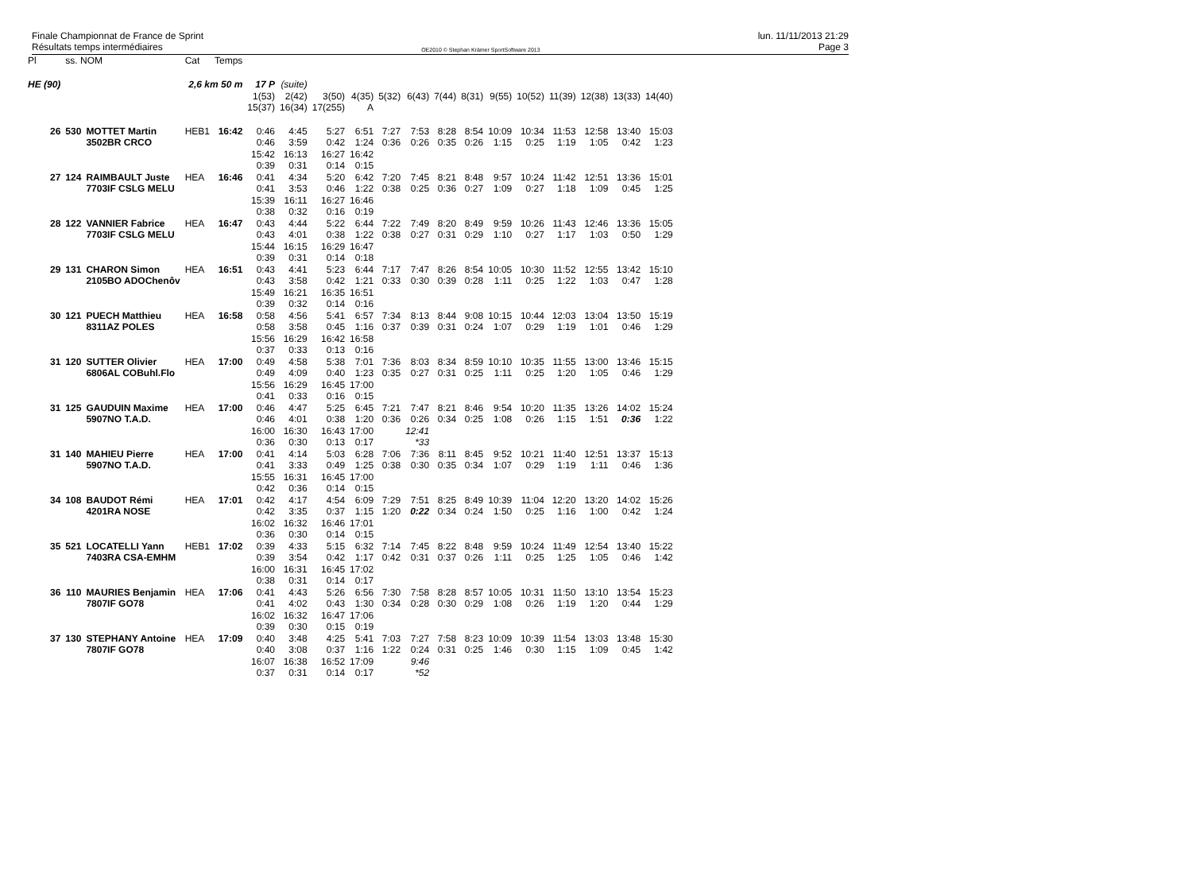Finale Championnat de France de Sprint
Résultats temps intermédiaires
OE2010 © Stephan Krämer SportSoftware 2013
lun. 11/11/2013 21:29
Page 3
| Pl | ss. NOM | | Cat | Temps | | | | | | | | | | | | | | |
| --- | --- | --- | --- | --- | --- | --- | --- | --- | --- | --- | --- | --- | --- | --- | --- | --- | --- | --- |
| HE (90) | 2,6 km 50 m | | | | 17 P | (suite) | | | | | | | | | | | | |
| | | | | | 1(53) 15(37) | 2(42) 16(34) | 3(50) 17(255) | 4(35) A | 5(32) | 6(43) | 7(44) | 8(31) | 9(55) | 10(52) | 11(39) | 12(38) | 13(33) | 14(40) |
| 26 | 530 | MOTTET Martin 3502BR CRCO | HEB1 | 16:42 | 0:46 0:46 15:42 0:39 | 4:45 3:59 16:13 0:31 | 5:27 0:42 16:27 0:14 | 6:51 1:24 16:42 0:15 | 7:27 0:36 | 7:53 0:26 | 8:28 0:35 | 8:54 0:26 | 10:09 1:15 | 10:34 0:25 | 11:53 1:19 | 12:58 1:05 | 13:40 0:42 | 15:03 1:23 |
| 27 | 124 | RAIMBAULT Juste 7703IF CSLG MELU | HEA | 16:46 | 0:41 0:41 15:39 0:38 | 4:34 3:53 16:11 0:32 | 5:20 0:46 16:27 0:16 | 6:42 1:22 16:46 0:19 | 7:20 0:38 | 7:45 0:25 | 8:21 0:36 | 8:48 0:27 | 9:57 1:09 | 10:24 0:27 | 11:42 1:18 | 12:51 1:09 | 13:36 0:45 | 15:01 1:25 |
| 28 | 122 | VANNIER Fabrice 7703IF CSLG MELU | HEA | 16:47 | 0:43 0:43 15:44 0:39 | 4:44 4:01 16:15 0:31 | 5:22 0:38 16:29 0:14 | 6:44 1:22 16:47 0:18 | 7:22 0:38 | 7:49 0:27 | 8:20 0:31 | 8:49 0:29 | 9:59 1:10 | 10:26 0:27 | 11:43 1:17 | 12:46 1:03 | 13:36 0:50 | 15:05 1:29 |
| 29 | 131 | CHARON Simon 2105BO ADOChenôv | HEA | 16:51 | 0:43 0:43 15:49 0:39 | 4:41 3:58 16:21 0:32 | 5:23 0:42 16:35 0:14 | 6:44 1:21 16:51 0:16 | 7:17 0:33 | 7:47 0:30 | 8:26 0:39 | 8:54 0:28 | 10:05 1:11 | 10:30 0:25 | 11:52 1:22 | 12:55 1:03 | 13:42 0:47 | 15:10 1:28 |
| 30 | 121 | PUECH Matthieu 8311AZ POLES | HEA | 16:58 | 0:58 0:58 15:56 0:37 | 4:56 3:58 16:29 0:33 | 5:41 0:45 16:42 0:13 | 6:57 1:16 16:58 0:16 | 7:34 0:37 | 8:13 0:39 | 8:44 0:31 | 9:08 0:24 | 10:15 1:07 | 10:44 0:29 | 12:03 1:19 | 13:04 1:01 | 13:50 0:46 | 15:19 1:29 |
| 31 | 120 | SUTTER Olivier 6806AL COBuhl.Flo | HEA | 17:00 | 0:49 0:49 15:56 0:41 | 4:58 4:09 16:29 0:33 | 5:38 0:40 16:45 0:16 | 7:01 1:23 17:00 0:15 | 7:36 0:35 | 8:03 0:27 | 8:34 0:31 | 8:59 0:25 | 10:10 1:11 | 10:35 0:25 | 11:55 1:20 | 13:00 1:05 | 13:46 0:46 | 15:15 1:29 |
| 31 | 125 | GAUDUIN Maxime 5907NO T.A.D. | HEA | 17:00 | 0:46 0:46 16:00 0:36 | 4:47 4:01 16:30 0:30 | 5:25 0:38 16:43 0:13 | 6:45 1:20 17:00 0:17 | 7:21 0:36 | 7:47 0:26 12:41 *33 | 8:21 0:34 | 8:46 0:25 | 9:54 1:08 | 10:20 0:26 | 11:35 1:15 | 13:26 1:51 | 14:02 0:36 | 15:24 1:22 |
| 31 | 140 | MAHIEU Pierre 5907NO T.A.D. | HEA | 17:00 | 0:41 0:41 15:55 0:42 | 4:14 3:33 16:31 0:36 | 5:03 0:49 16:45 0:14 | 6:28 1:25 17:00 0:15 | 7:06 0:38 | 7:36 0:30 | 8:11 0:35 | 8:45 0:34 | 9:52 1:07 | 10:21 0:29 | 11:40 1:19 | 12:51 1:11 | 13:37 0:46 | 15:13 1:36 |
| 34 | 108 | BAUDOT Rémi 4201RA NOSE | HEA | 17:01 | 0:42 0:42 16:02 0:36 | 4:17 3:35 16:32 0:30 | 4:54 0:37 16:46 0:14 | 6:09 1:15 17:01 0:15 | 7:29 1:20 | 7:51 0:22 | 8:25 0:34 | 8:49 0:24 | 10:39 1:50 | 11:04 0:25 | 12:20 1:16 | 13:20 1:00 | 14:02 0:42 | 15:26 1:24 |
| 35 | 521 | LOCATELLI Yann 7403RA CSA-EMHM | HEB1 | 17:02 | 0:39 0:39 16:00 0:38 | 4:33 3:54 16:31 0:31 | 5:15 0:42 16:45 0:14 | 6:32 1:17 17:02 0:17 | 7:14 0:42 | 7:45 0:31 | 8:22 0:37 | 8:48 0:26 | 9:59 1:11 | 10:24 0:25 | 11:49 1:25 | 12:54 1:05 | 13:40 0:46 | 15:22 1:42 |
| 36 | 110 | MAURIES Benjamin 7807IF GO78 | HEA | 17:06 | 0:41 0:41 16:02 0:39 | 4:43 4:02 16:32 0:30 | 5:26 0:43 16:47 0:15 | 6:56 1:30 17:06 0:19 | 7:30 0:34 | 7:58 0:28 | 8:28 0:30 | 8:57 0:29 | 10:05 1:08 | 10:31 0:26 | 11:50 1:19 | 13:10 1:20 | 13:54 0:44 | 15:23 1:29 |
| 37 | 130 | STEPHANY Antoine 7807IF GO78 | HEA | 17:09 | 0:40 0:40 16:07 0:37 | 3:48 3:08 16:38 0:31 | 4:25 0:37 16:52 0:14 | 5:41 1:16 17:09 0:17 | 7:03 1:22 | 7:27 0:24 9:46 *52 | 7:58 0:31 | 8:23 0:25 | 10:09 1:46 | 10:39 0:30 | 11:54 1:15 | 13:03 1:09 | 13:48 0:45 | 15:30 1:42 |